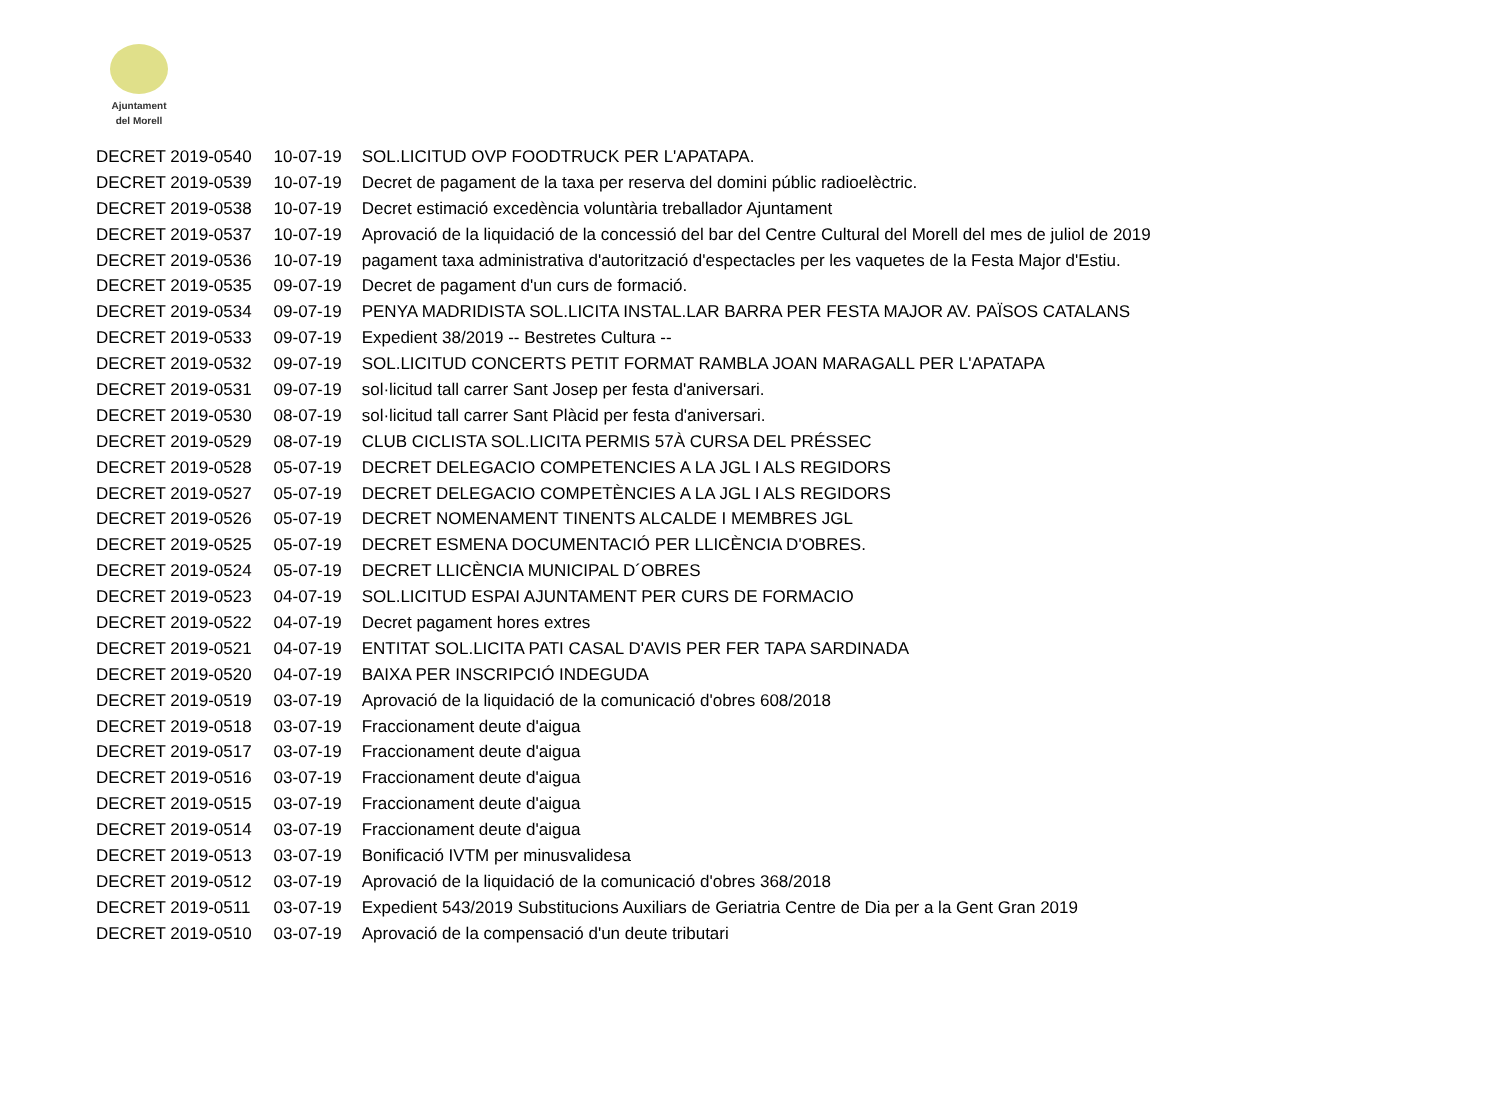Ajuntament
del Morell
| DECRET 2019-0540 | 10-07-19 | SOL.LICITUD OVP FOODTRUCK PER L'APATAPA. |
| DECRET 2019-0539 | 10-07-19 | Decret de pagament de la taxa per reserva del domini públic radioelèctric. |
| DECRET 2019-0538 | 10-07-19 | Decret estimació excedència voluntària treballador Ajuntament |
| DECRET 2019-0537 | 10-07-19 | Aprovació de la liquidació de la concessió del bar del Centre Cultural del Morell del mes de juliol de 2019 |
| DECRET 2019-0536 | 10-07-19 | pagament taxa administrativa d'autorització d'espectacles per les vaquetes de la Festa Major d'Estiu. |
| DECRET 2019-0535 | 09-07-19 | Decret de pagament d'un curs de formació. |
| DECRET 2019-0534 | 09-07-19 | PENYA MADRIDISTA SOL.LICITA INSTAL.LAR BARRA PER FESTA MAJOR AV. PAÏSOS CATALANS |
| DECRET 2019-0533 | 09-07-19 | Expedient 38/2019 -- Bestretes Cultura -- |
| DECRET 2019-0532 | 09-07-19 | SOL.LICITUD CONCERTS PETIT FORMAT RAMBLA JOAN MARAGALL PER L'APATAPA |
| DECRET 2019-0531 | 09-07-19 | sol·licitud tall carrer Sant Josep per festa d'aniversari. |
| DECRET 2019-0530 | 08-07-19 | sol·licitud tall carrer Sant Plàcid per festa d'aniversari. |
| DECRET 2019-0529 | 08-07-19 | CLUB CICLISTA SOL.LICITA PERMIS 57À CURSA DEL PRÉSSEC |
| DECRET 2019-0528 | 05-07-19 | DECRET DELEGACIO COMPETENCIES A LA JGL I ALS REGIDORS |
| DECRET 2019-0527 | 05-07-19 | DECRET DELEGACIO COMPETÈNCIES A LA JGL I ALS REGIDORS |
| DECRET 2019-0526 | 05-07-19 | DECRET NOMENAMENT TINENTS ALCALDE I MEMBRES JGL |
| DECRET 2019-0525 | 05-07-19 | DECRET ESMENA DOCUMENTACIÓ PER LLICÈNCIA D'OBRES. |
| DECRET 2019-0524 | 05-07-19 | DECRET LLICÈNCIA MUNICIPAL D´OBRES |
| DECRET 2019-0523 | 04-07-19 | SOL.LICITUD ESPAI AJUNTAMENT PER CURS DE FORMACIO |
| DECRET 2019-0522 | 04-07-19 | Decret pagament hores extres |
| DECRET 2019-0521 | 04-07-19 | ENTITAT SOL.LICITA PATI CASAL D'AVIS PER FER TAPA SARDINADA |
| DECRET 2019-0520 | 04-07-19 | BAIXA PER INSCRIPCIÓ INDEGUDA |
| DECRET 2019-0519 | 03-07-19 | Aprovació de la liquidació de la comunicació d'obres 608/2018 |
| DECRET 2019-0518 | 03-07-19 | Fraccionament deute d'aigua |
| DECRET 2019-0517 | 03-07-19 | Fraccionament deute d'aigua |
| DECRET 2019-0516 | 03-07-19 | Fraccionament deute d'aigua |
| DECRET 2019-0515 | 03-07-19 | Fraccionament deute d'aigua |
| DECRET 2019-0514 | 03-07-19 | Fraccionament deute d'aigua |
| DECRET 2019-0513 | 03-07-19 | Bonificació IVTM per minusvalidesa |
| DECRET 2019-0512 | 03-07-19 | Aprovació de la liquidació de la comunicació d'obres 368/2018 |
| DECRET 2019-0511 | 03-07-19 | Expedient 543/2019 Substitucions Auxiliars de Geriatria Centre de Dia per a la Gent Gran 2019 |
| DECRET 2019-0510 | 03-07-19 | Aprovació de la compensació d'un deute tributari |